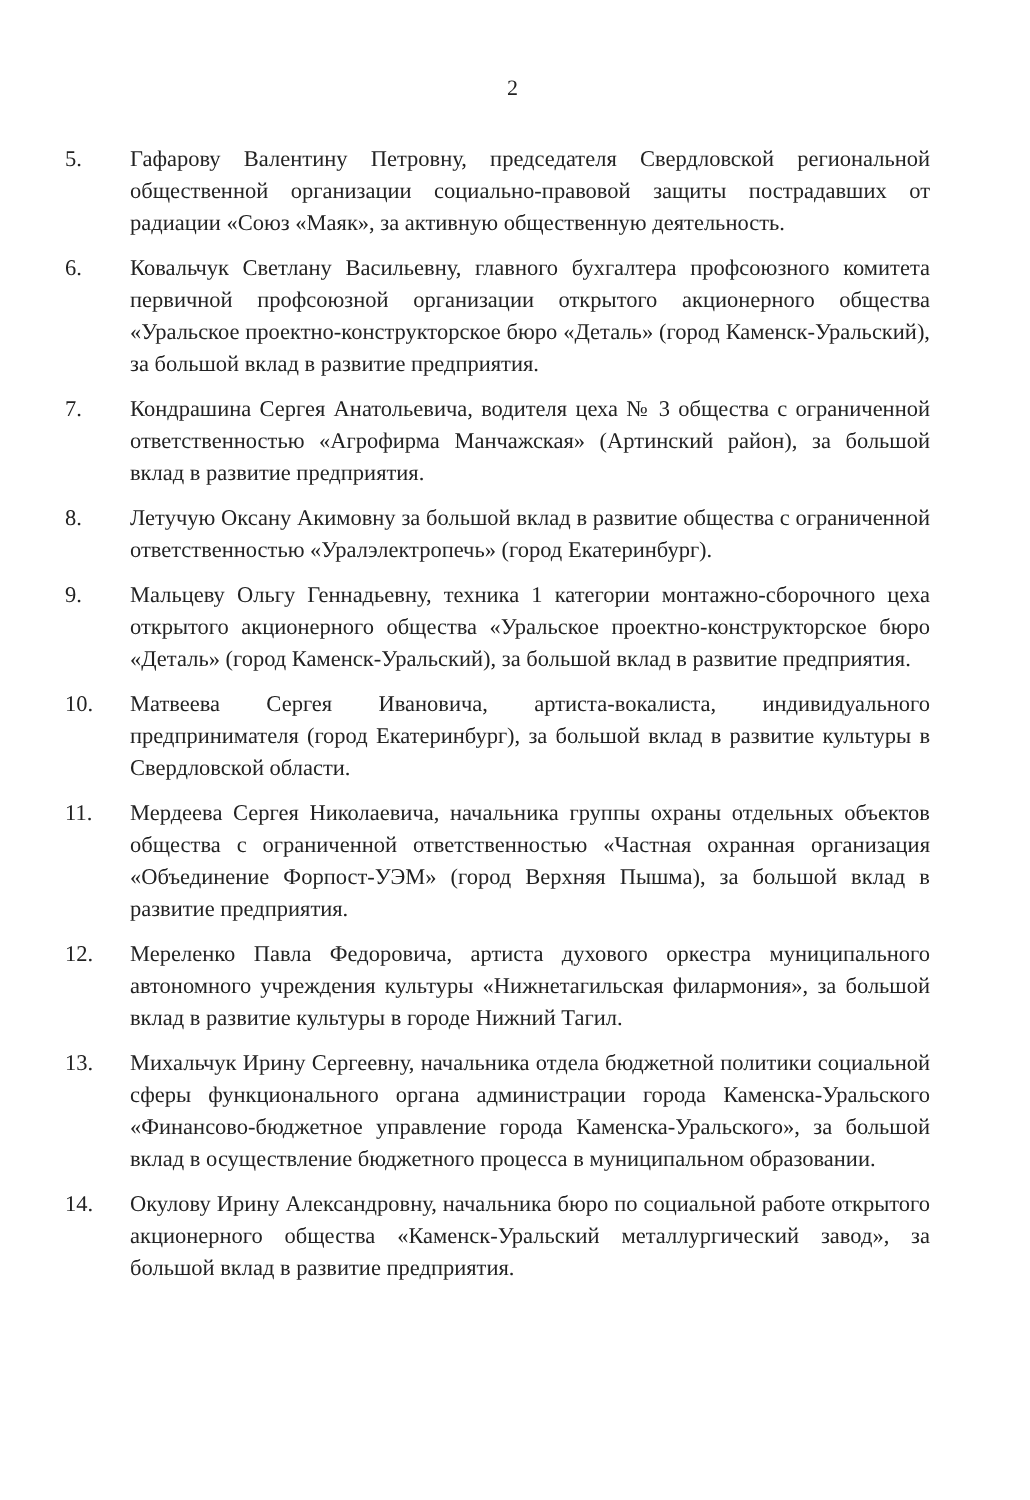2
5. Гафарову Валентину Петровну, председателя Свердловской региональной общественной организации социально-правовой защиты пострадавших от радиации «Союз «Маяк», за активную общественную деятельность.
6. Ковальчук Светлану Васильевну, главного бухгалтера профсоюзного комитета первичной профсоюзной организации открытого акционерного общества «Уральское проектно-конструкторское бюро «Деталь» (город Каменск-Уральский), за большой вклад в развитие предприятия.
7. Кондрашина Сергея Анатольевича, водителя цеха № 3 общества с ограниченной ответственностью «Агрофирма Манчажская» (Артинский район), за большой вклад в развитие предприятия.
8. Летучую Оксану Акимовну за большой вклад в развитие общества с ограниченной ответственностью «Уралэлектропечь» (город Екатеринбург).
9. Мальцеву Ольгу Геннадьевну, техника 1 категории монтажно-сборочного цеха открытого акционерного общества «Уральское проектно-конструкторское бюро «Деталь» (город Каменск-Уральский), за большой вклад в развитие предприятия.
10. Матвеева Сергея Ивановича, артиста-вокалиста, индивидуального предпринимателя (город Екатеринбург), за большой вклад в развитие культуры в Свердловской области.
11. Мердеева Сергея Николаевича, начальника группы охраны отдельных объектов общества с ограниченной ответственностью «Частная охранная организация «Объединение Форпост-УЭМ» (город Верхняя Пышма), за большой вклад в развитие предприятия.
12. Мереленко Павла Федоровича, артиста духового оркестра муниципального автономного учреждения культуры «Нижнетагильская филармония», за большой вклад в развитие культуры в городе Нижний Тагил.
13. Михальчук Ирину Сергеевну, начальника отдела бюджетной политики социальной сферы функционального органа администрации города Каменска-Уральского «Финансово-бюджетное управление города Каменска-Уральского», за большой вклад в осуществление бюджетного процесса в муниципальном образовании.
14. Окулову Ирину Александровну, начальника бюро по социальной работе открытого акционерного общества «Каменск-Уральский металлургический завод», за большой вклад в развитие предприятия.